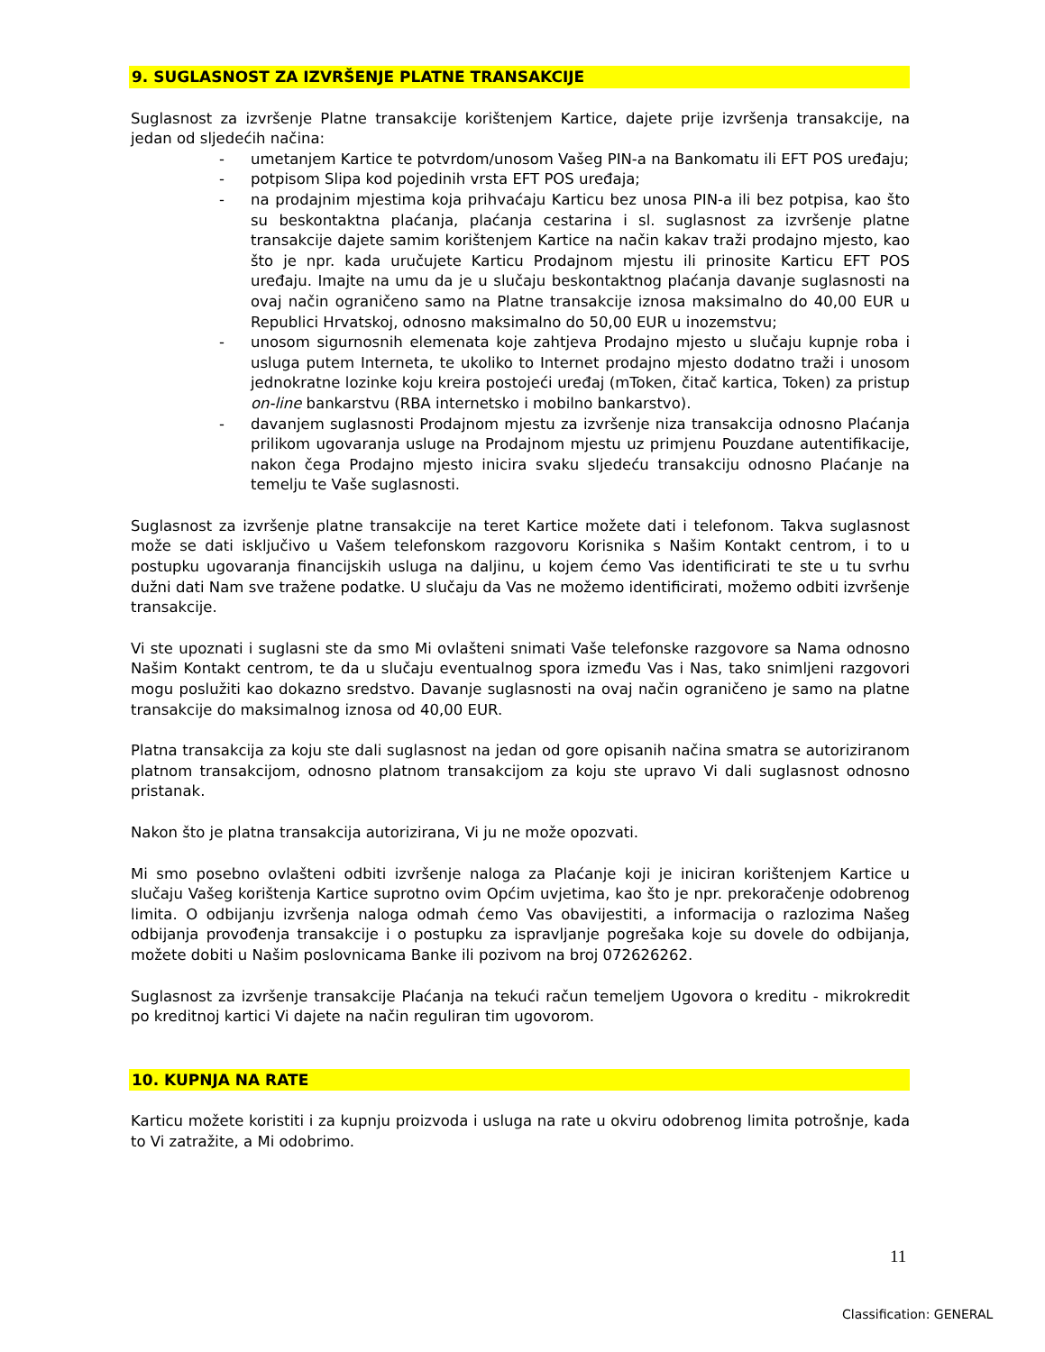9. SUGLASNOST ZA IZVRŠENJE PLATNE TRANSAKCIJE
Suglasnost za izvršenje Platne transakcije korištenjem Kartice, dajete prije izvršenja transakcije, na jedan od sljedećih načina:
- umetanjem Kartice te potvrdom/unosom Vašeg PIN-a na Bankomatu ili EFT POS uređaju;
- potpisom Slipa kod pojedinih vrsta EFT POS uređaja;
- na prodajnim mjestima koja prihvaćaju Karticu bez unosa PIN-a ili bez potpisa, kao što su beskontaktna plaćanja, plaćanja cestarina i sl. suglasnost za izvršenje platne transakcije dajete samim korištenjem Kartice na način kakav traži prodajno mjesto, kao što je npr. kada uručujete Karticu Prodajnom mjestu ili prinosite Karticu EFT POS uređaju. Imajte na umu da je u slučaju beskontaktnog plaćanja davanje suglasnosti na ovaj način ograničeno samo na Platne transakcije iznosa maksimalno do 40,00 EUR u Republici Hrvatskoj, odnosno maksimalno do 50,00 EUR u inozemstvu;
- unosom sigurnosnih elemenata koje zahtjeva Prodajno mjesto u slučaju kupnje roba i usluga putem Interneta, te ukoliko to Internet prodajno mjesto dodatno traži i unosom jednokratne lozinke koju kreira postojeći uređaj (mToken, čitač kartica, Token) za pristup on-line bankarstvu (RBA internetsko i mobilno bankarstvo).
- davanjem suglasnosti Prodajnom mjestu za izvršenje niza transakcija odnosno Plaćanja prilikom ugovaranja usluge na Prodajnom mjestu uz primjenu Pouzdane autentifikacije, nakon čega Prodajno mjesto inicira svaku sljedeću transakciju odnosno Plaćanje na temelju te Vaše suglasnosti.
Suglasnost za izvršenje platne transakcije na teret Kartice možete dati i telefonom. Takva suglasnost može se dati isključivo u Vašem telefonskom razgovoru Korisnika s Našim Kontakt centrom, i to u postupku ugovaranja financijskih usluga na daljinu, u kojem ćemo Vas identificirati te ste u tu svrhu dužni dati Nam sve tražene podatke. U slučaju da Vas ne možemo identificirati, možemo odbiti izvršenje transakcije.
Vi ste upoznati i suglasni ste da smo Mi ovlašteni snimati Vaše telefonske razgovore sa Nama odnosno Našim Kontakt centrom, te da u slučaju eventualnog spora između Vas i Nas, tako snimljeni razgovori mogu poslužiti kao dokazno sredstvo. Davanje suglasnosti na ovaj način ograničeno je samo na platne transakcije do maksimalnog iznosa od 40,00 EUR.
Platna transakcija za koju ste dali suglasnost na jedan od gore opisanih načina smatra se autoriziranom platnom transakcijom, odnosno platnom transakcijom za koju ste upravo Vi dali suglasnost odnosno pristanak.
Nakon što je platna transakcija autorizirana, Vi ju ne može opozvati.
Mi smo posebno ovlašteni odbiti izvršenje naloga za Plaćanje koji je iniciran korištenjem Kartice u slučaju Vašeg korištenja Kartice suprotno ovim Općim uvjetima, kao što je npr. prekoračenje odobrenog limita. O odbijanju izvršenja naloga odmah ćemo Vas obavijestiti, a informacija o razlozima Našeg odbijanja provođenja transakcije i o postupku za ispravljanje pogrešaka koje su dovele do odbijanja, možete dobiti u Našim poslovnicama Banke ili pozivom na broj 072626262.
Suglasnost za izvršenje transakcije Plaćanja na tekući račun temeljem Ugovora o kreditu - mikrokredit po kreditnoj kartici Vi dajete na način reguliran tim ugovorom.
10. KUPNJA NA RATE
Karticu možete koristiti i za kupnju proizvoda i usluga na rate u okviru odobrenog limita potrošnje, kada to Vi zatražite, a Mi odobrimo.
11
Classification: GENERAL